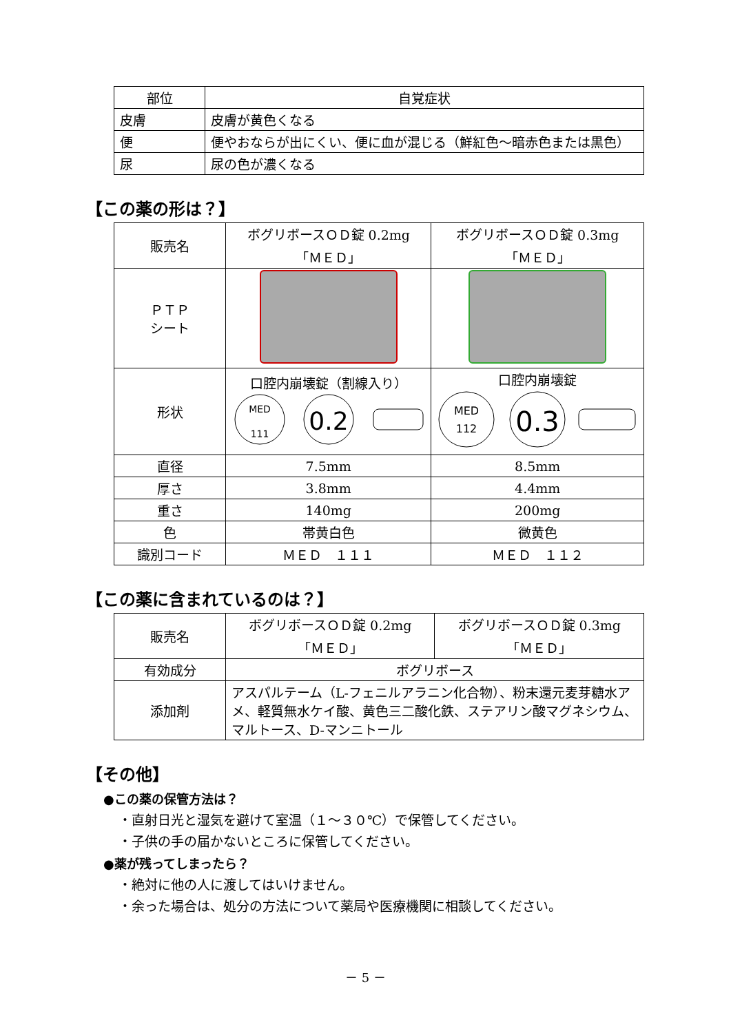| 部位 | 自覚症状 |
| --- | --- |
| 皮膚 | 皮膚が黄色くなる |
| 便 | 便やおならが出にくい、便に血が混じる（鮮紅色～暗赤色または黒色） |
| 尿 | 尿の色が濃くなる |
【この薬の形は？】
| 販売名 | ボグリボースＯＤ錠 0.2mg 「ＭＥＤ」 | ボグリボースＯＤ錠 0.3mg 「ＭＥＤ」 |
| ＰＴＰ シート | | |
| 形状 | 口腔内崩壊錠（割線入り） MED 111 0.2 | 口腔内崩壊錠 MED 112 0.3 |
| 直径 | 7.5mm | 8.5mm |
| 厚さ | 3.8mm | 4.4mm |
| 重さ | 140mg | 200mg |
| 色 | 帯黄白色 | 微黄色 |
| 識別コード | ＭＥＤ １１１ | ＭＥＤ １１２ |
【この薬に含まれているのは？】
| 販売名 | ボグリボースＯＤ錠 0.2mg 「ＭＥＤ」 | ボグリボースＯＤ錠 0.3mg 「ＭＥＤ」 |
| 有効成分 | ボグリボース | |
| 添加剤 | アスパルテーム（L-フェニルアラニン化合物）、粉末還元麦芽糖水アメ、軽質無水ケイ酸、黄色三二酸化鉄、ステアリン酸マグネシウム、マルトース、D-マンニトール | |
【その他】
●この薬の保管方法は？
・直射日光と湿気を避けて室温（１～３０℃）で保管してください。
・子供の手の届かないところに保管してください。
●薬が残ってしまったら？
・絶対に他の人に渡してはいけません。
・余った場合は、処分の方法について薬局や医療機関に相談してください。
－ 5 －